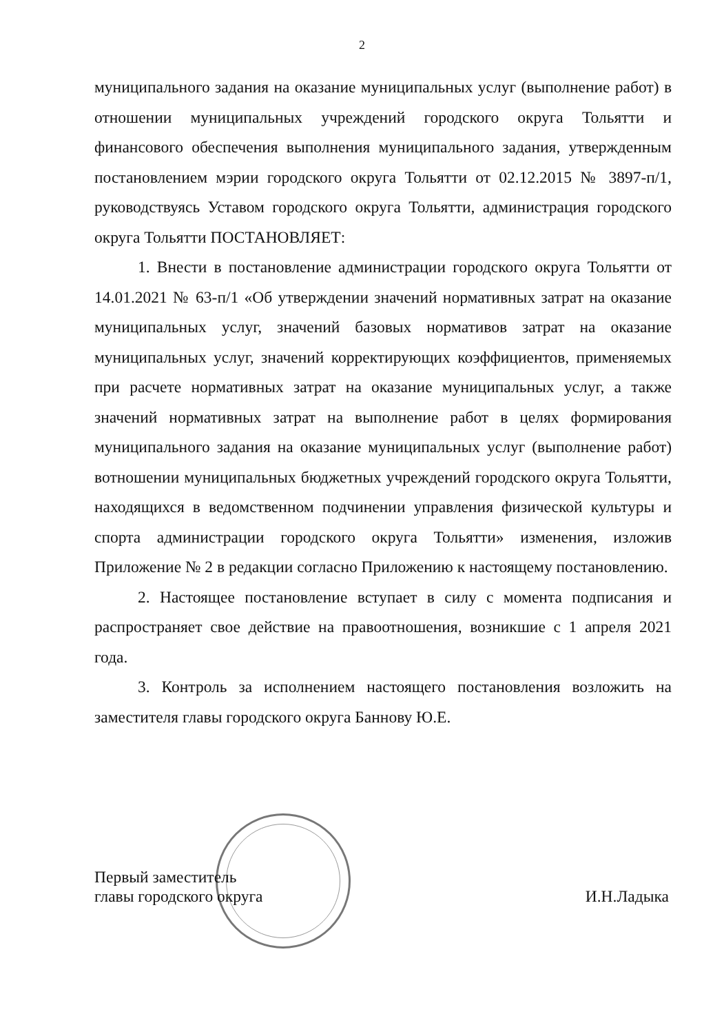2
муниципального задания на оказание муниципальных услуг (выполнение работ) в отношении муниципальных учреждений городского округа Тольятти и финансового обеспечения выполнения муниципального задания, утвержденным постановлением мэрии городского округа Тольятти от 02.12.2015 № 3897-п/1, руководствуясь Уставом городского округа Тольятти, администрация городского округа Тольятти ПОСТАНОВЛЯЕТ:
1. Внести в постановление администрации городского округа Тольятти от 14.01.2021 № 63-п/1 «Об утверждении значений нормативных затрат на оказание муниципальных услуг, значений базовых нормативов затрат на оказание муниципальных услуг, значений корректирующих коэффициентов, применяемых при расчете нормативных затрат на оказание муниципальных услуг, а также значений нормативных затрат на выполнение работ в целях формирования муниципального задания на оказание муниципальных услуг (выполнение работ) вотношении муниципальных бюджетных учреждений городского округа Тольятти, находящихся в ведомственном подчинении управления физической культуры и спорта администрации городского округа Тольятти» изменения, изложив Приложение № 2 в редакции согласно Приложению к настоящему постановлению.
2. Настоящее постановление вступает в силу с момента подписания и распространяет свое действие на правоотношения, возникшие с 1 апреля 2021 года.
3. Контроль за исполнением настоящего постановления возложить на заместителя главы городского округа Баннову Ю.Е.
Первый заместитель
главы городского округа
И.Н.Ладыка